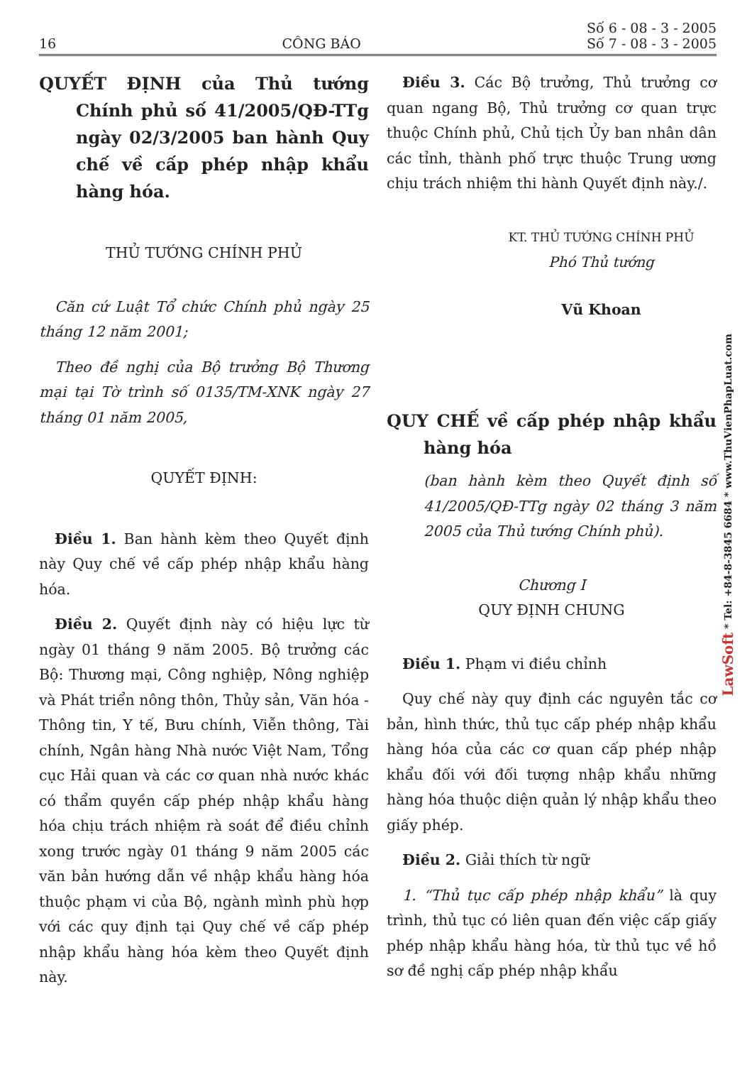16 CÔNG BÁO Số 6 - 08 - 3 - 2005
Số 7 - 08 - 3 - 2005
QUYẾT ĐỊNH của Thủ tướng Chính phủ số 41/2005/QĐ-TTg ngày 02/3/2005 ban hành Quy chế về cấp phép nhập khẩu hàng hóa.
THỦ TƯỚNG CHÍNH PHỦ
Căn cứ Luật Tổ chức Chính phủ ngày 25 tháng 12 năm 2001;
Theo đề nghị của Bộ trưởng Bộ Thương mại tại Tờ trình số 0135/TM-XNK ngày 27 tháng 01 năm 2005,
QUYẾT ĐỊNH:
Điều 1. Ban hành kèm theo Quyết định này Quy chế về cấp phép nhập khẩu hàng hóa.
Điều 2. Quyết định này có hiệu lực từ ngày 01 tháng 9 năm 2005. Bộ trưởng các Bộ: Thương mại, Công nghiệp, Nông nghiệp và Phát triển nông thôn, Thủy sản, Văn hóa - Thông tin, Y tế, Bưu chính, Viễn thông, Tài chính, Ngân hàng Nhà nước Việt Nam, Tổng cục Hải quan và các cơ quan nhà nước khác có thẩm quyền cấp phép nhập khẩu hàng hóa chịu trách nhiệm rà soát để điều chỉnh xong trước ngày 01 tháng 9 năm 2005 các văn bản hướng dẫn về nhập khẩu hàng hóa thuộc phạm vi của Bộ, ngành mình phù hợp với các quy định tại Quy chế về cấp phép nhập khẩu hàng hóa kèm theo Quyết định này.
Điều 3. Các Bộ trưởng, Thủ trưởng cơ quan ngang Bộ, Thủ trưởng cơ quan trực thuộc Chính phủ, Chủ tịch Ủy ban nhân dân các tỉnh, thành phố trực thuộc Trung ương chịu trách nhiệm thi hành Quyết định này./.
KT. THỦ TƯỚNG CHÍNH PHỦ
Phó Thủ tướng
Vũ Khoan
QUY CHẾ về cấp phép nhập khẩu hàng hóa
(ban hành kèm theo Quyết định số 41/2005/QĐ-TTg ngày 02 tháng 3 năm 2005 của Thủ tướng Chính phủ).
Chương I
QUY ĐỊNH CHUNG
Điều 1. Phạm vi điều chỉnh
Quy chế này quy định các nguyên tắc cơ bản, hình thức, thủ tục cấp phép nhập khẩu hàng hóa của các cơ quan cấp phép nhập khẩu đối với đối tượng nhập khẩu những hàng hóa thuộc diện quản lý nhập khẩu theo giấy phép.
Điều 2. Giải thích từ ngữ
1. “Thủ tục cấp phép nhập khẩu” là quy trình, thủ tục có liên quan đến việc cấp giấy phép nhập khẩu hàng hóa, từ thủ tục về hồ sơ đề nghị cấp phép nhập khẩu
LawSoft * Tel: +84-8-3845 6684 * www.ThuVienPhapLuat.com